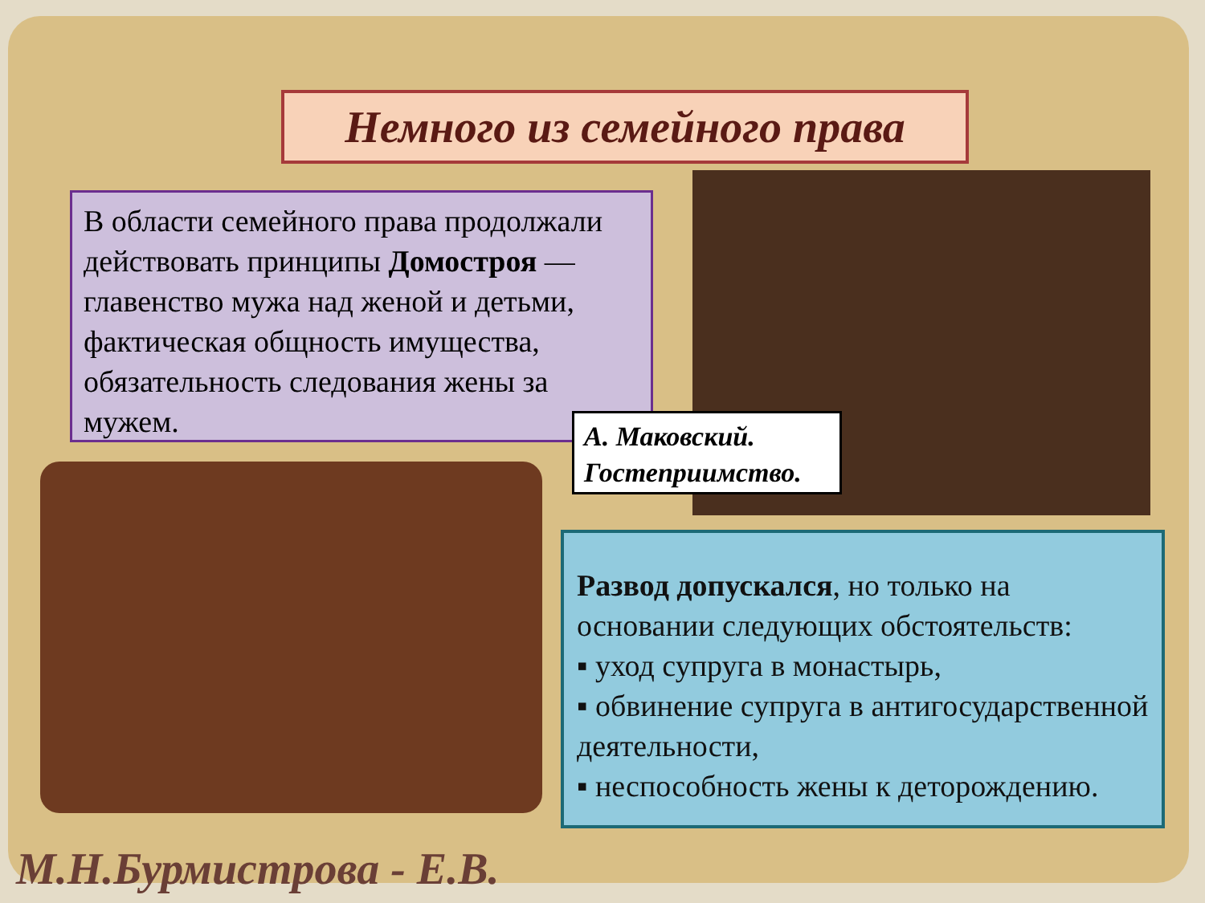Немного из семейного права
В области семейного права продолжали действовать принципы Домостроя — главенство мужа над женой и детьми, фактическая общность имущества, обязательность следования жены за мужем.
А. Маковский.
Гостеприимство.
Развод допускался, но только на основании следующих обстоятельств:
▪ уход супруга в монастырь,
▪ обвинение супруга в антигосударственной деятельности,
▪ неспособность жены к деторождению.
М.Н.Бурмистрова - Е.В.